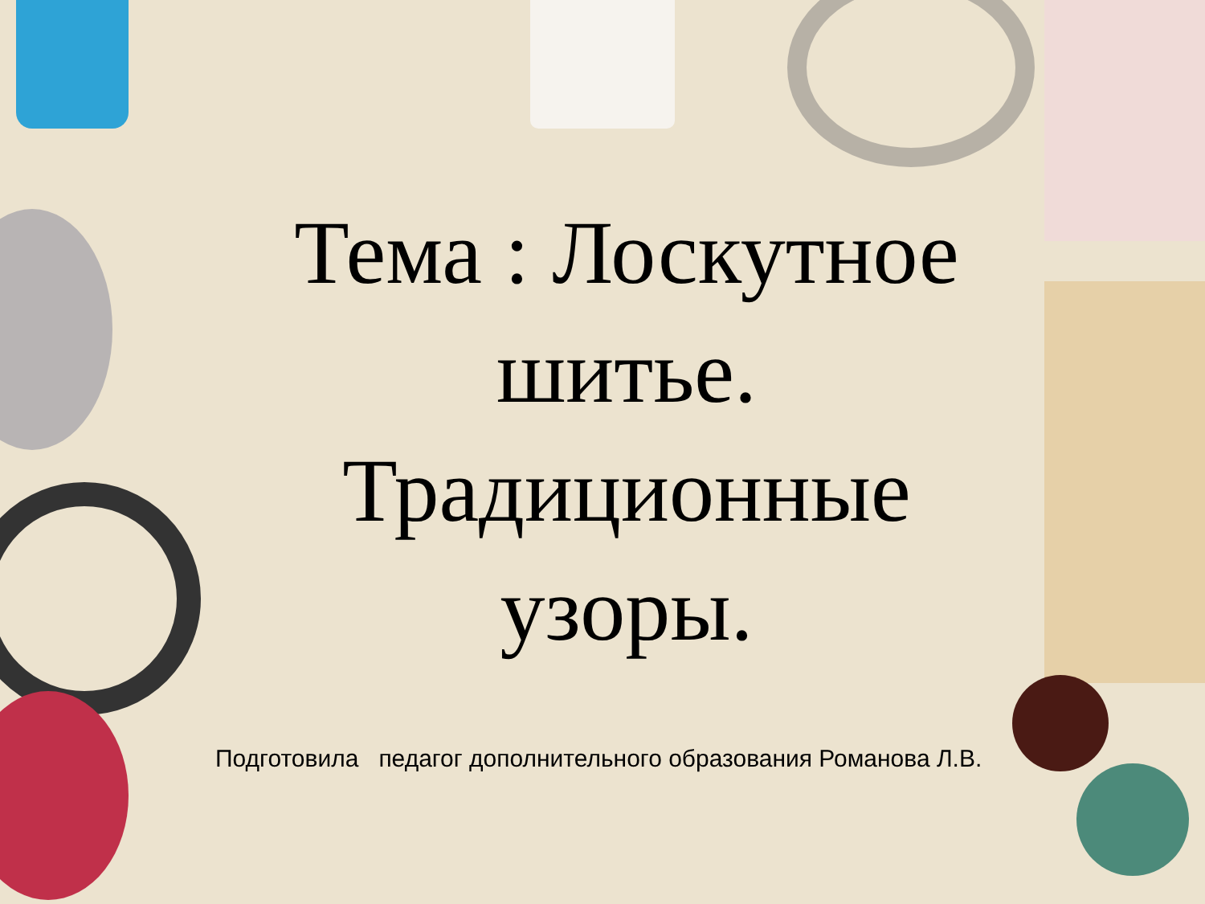Тема : Лоскутное шитье. Традиционные узоры.
Подготовила педагог дополнительного образования Романова Л.В.